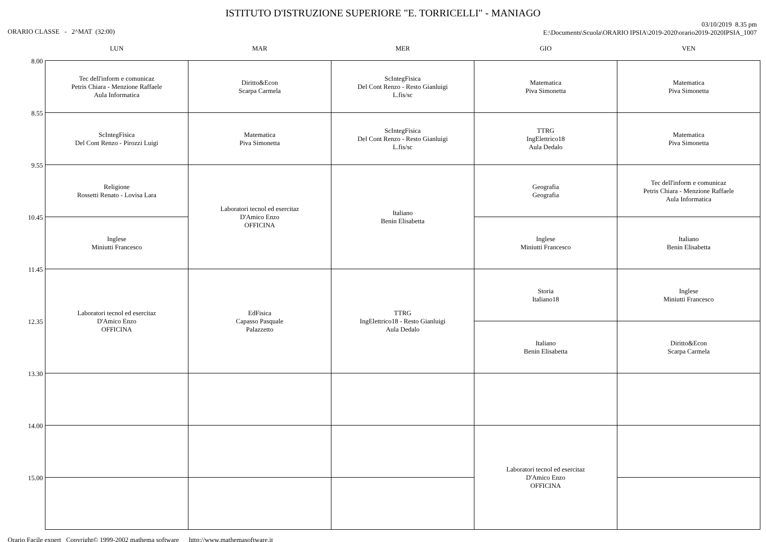ISTITUTO D'ISTRUZIONE SUPERIORE "E. TORRICELLI" - MANIAGO
ORARIO CLASSE - 2^MAT (32:00)
03/10/2019 8.35 pm
E:\Documents\Scuola\ORARIO IPSIA\2019-2020\orario2019-2020IPSIA_1007
| | LUN | MAR | MER | GIO | VEN |
| --- | --- | --- | --- | --- | --- |
| 8.00 | Tec dell'inform e comunicaz Petris Chiara - Menzione Raffaele Aula Informatica | Diritto&Econ Scarpa Carmela | ScIntegFisica Del Cont Renzo - Resto Gianluigi L.fis/sc | Matematica Piva Simonetta | Matematica Piva Simonetta |
| 8.55 | ScIntegFisica Del Cont Renzo - Pirozzi Luigi | Matematica Piva Simonetta | ScIntegFisica Del Cont Renzo - Resto Gianluigi L.fis/sc | TTRG IngElettrico18 Aula Dedalo | Matematica Piva Simonetta |
| 9.55 | Religione Rossetti Renato - Lovisa Lara | Laboratori tecnol ed esercitaz D'Amico Enzo OFFICINA | Italiano Benin Elisabetta | Geografia Geografia | Tec dell'inform e comunicaz Petris Chiara - Menzione Raffaele Aula Informatica |
| 10.45 | Inglese Miniutti Francesco | | | Inglese Miniutti Francesco | Italiano Benin Elisabetta |
| 11.45 | Laboratori tecnol ed esercitaz D'Amico Enzo OFFICINA | EdFisica Capasso Pasquale Palazzetto | TTRG IngElettrico18 - Resto Gianluigi Aula Dedalo | Storia Italiano18 | Inglese Miniutti Francesco |
| 12.35 | | | | Italiano Benin Elisabetta | Diritto&Econ Scarpa Carmela |
| 13.30 | | | | | |
| 14.00 | | | | Laboratori tecnol ed esercitaz D'Amico Enzo OFFICINA | |
| 15.00 | | | | | |
Orario Facile expert Copyright© 1999-2002 mathema software http://www.mathemasoftware.it